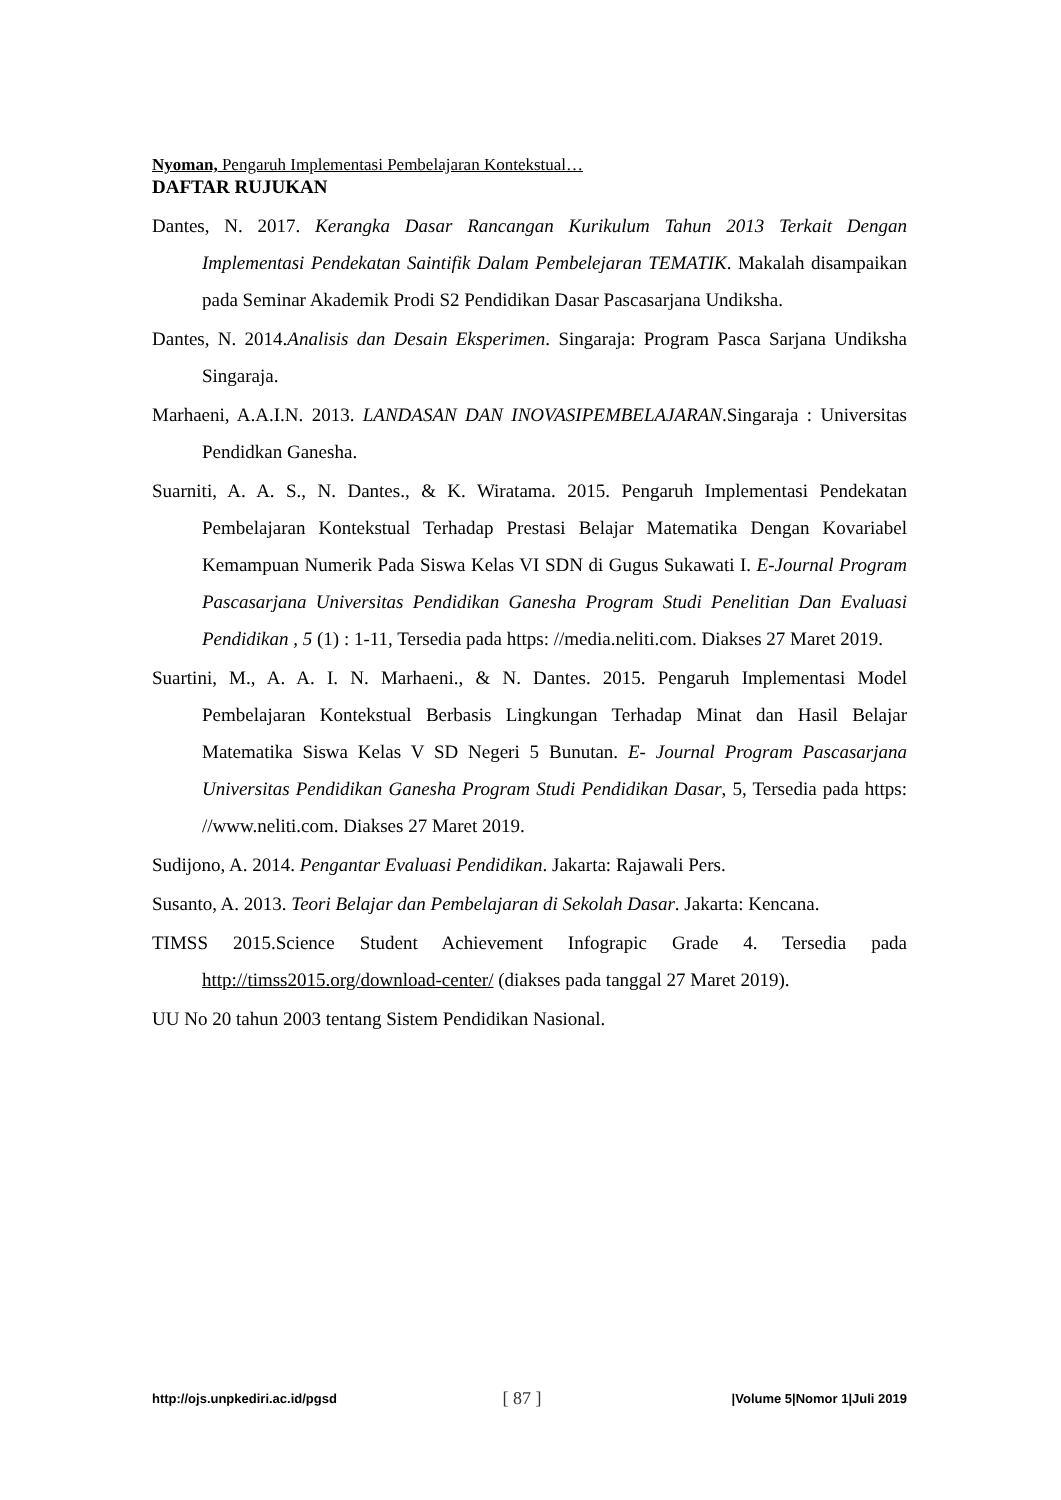Nyoman, Pengaruh Implementasi Pembelajaran Kontekstual…
DAFTAR RUJUKAN
Dantes, N. 2017. Kerangka Dasar Rancangan Kurikulum Tahun 2013 Terkait Dengan Implementasi Pendekatan Saintifik Dalam Pembelejaran TEMATIK. Makalah disampaikan pada Seminar Akademik Prodi S2 Pendidikan Dasar Pascasarjana Undiksha.
Dantes, N. 2014.Analisis dan Desain Eksperimen. Singaraja: Program Pasca Sarjana Undiksha Singaraja.
Marhaeni, A.A.I.N. 2013. LANDASAN DAN INOVASIPEMBELAJARAN.Singaraja : Universitas Pendidkan Ganesha.
Suarniti, A. A. S., N. Dantes., & K. Wiratama. 2015. Pengaruh Implementasi Pendekatan Pembelajaran Kontekstual Terhadap Prestasi Belajar Matematika Dengan Kovariabel Kemampuan Numerik Pada Siswa Kelas VI SDN di Gugus Sukawati I. E-Journal Program Pascasarjana Universitas Pendidikan Ganesha Program Studi Penelitian Dan Evaluasi Pendidikan , 5 (1) : 1-11, Tersedia pada https: //media.neliti.com. Diakses 27 Maret 2019.
Suartini, M., A. A. I. N. Marhaeni., & N. Dantes. 2015. Pengaruh Implementasi Model Pembelajaran Kontekstual Berbasis Lingkungan Terhadap Minat dan Hasil Belajar Matematika Siswa Kelas V SD Negeri 5 Bunutan. E- Journal Program Pascasarjana Universitas Pendidikan Ganesha Program Studi Pendidikan Dasar, 5, Tersedia pada https: //www.neliti.com. Diakses 27 Maret 2019.
Sudijono, A. 2014. Pengantar Evaluasi Pendidikan. Jakarta: Rajawali Pers.
Susanto, A. 2013. Teori Belajar dan Pembelajaran di Sekolah Dasar. Jakarta: Kencana.
TIMSS 2015.Science Student Achievement Infograpic Grade 4. Tersedia pada http://timss2015.org/download-center/ (diakses pada tanggal 27 Maret 2019).
UU No 20 tahun 2003 tentang Sistem Pendidikan Nasional.
http://ojs.unpkediri.ac.id/pgsd [ 87 ] |Volume 5|Nomor 1|Juli 2019